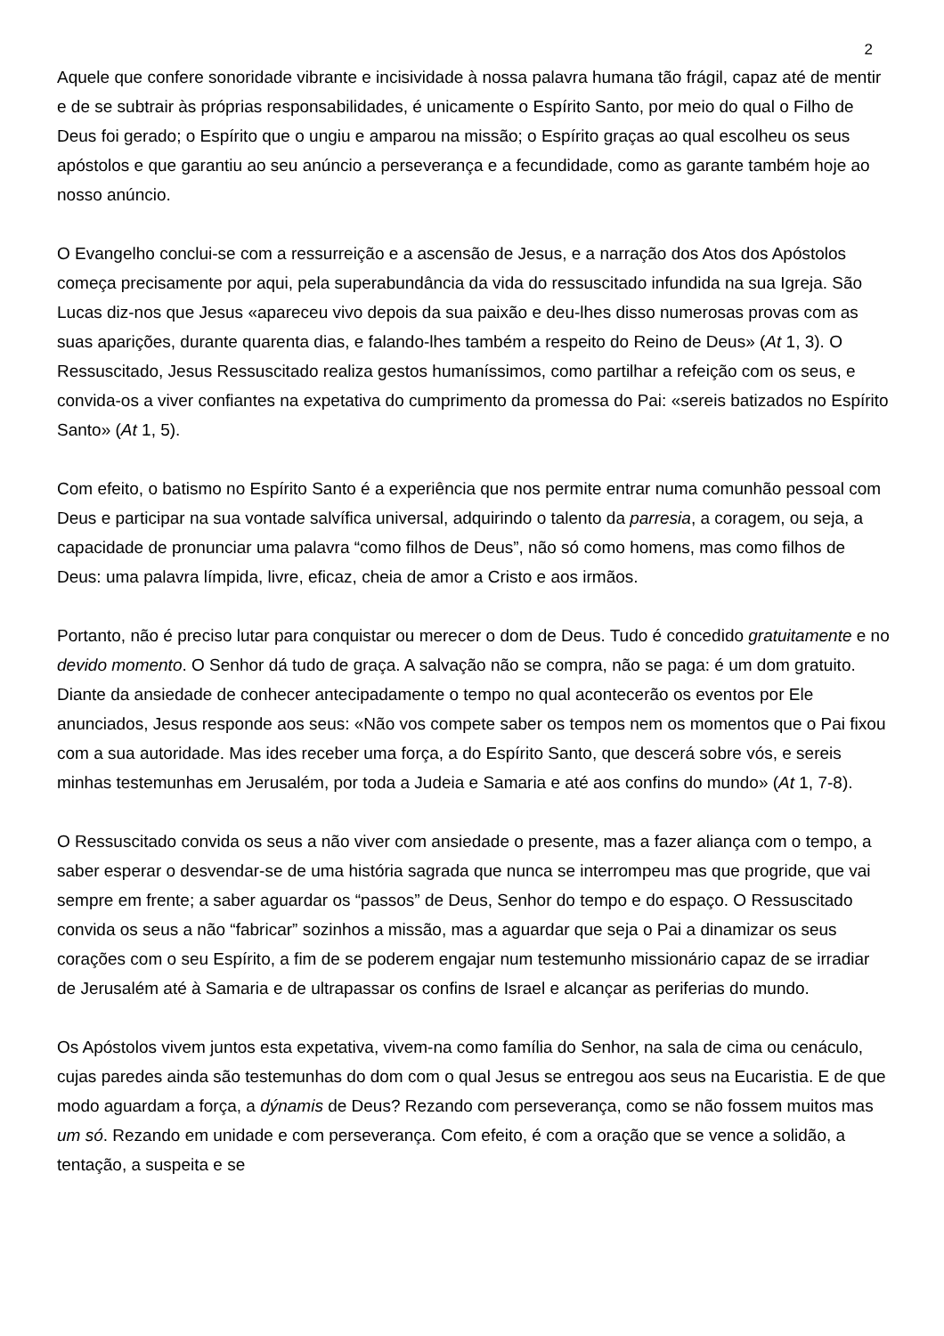2
Aquele que confere sonoridade vibrante e incisividade à nossa palavra humana tão frágil, capaz até de mentir e de se subtrair às próprias responsabilidades, é unicamente o Espírito Santo, por meio do qual o Filho de Deus foi gerado; o Espírito que o ungiu e amparou na missão; o Espírito graças ao qual escolheu os seus apóstolos e que garantiu ao seu anúncio a perseverança e a fecundidade, como as garante também hoje ao nosso anúncio.
O Evangelho conclui-se com a ressurreição e a ascensão de Jesus, e a narração dos Atos dos Apóstolos começa precisamente por aqui, pela superabundância da vida do ressuscitado infundida na sua Igreja. São Lucas diz-nos que Jesus «apareceu vivo depois da sua paixão e deu-lhes disso numerosas provas com as suas aparições, durante quarenta dias, e falando-lhes também a respeito do Reino de Deus» (At 1, 3). O Ressuscitado, Jesus Ressuscitado realiza gestos humaníssimos, como partilhar a refeição com os seus, e convida-os a viver confiantes na expetativa do cumprimento da promessa do Pai: «sereis batizados no Espírito Santo» (At 1, 5).
Com efeito, o batismo no Espírito Santo é a experiência que nos permite entrar numa comunhão pessoal com Deus e participar na sua vontade salvífica universal, adquirindo o talento da parresia, a coragem, ou seja, a capacidade de pronunciar uma palavra “como filhos de Deus”, não só como homens, mas como filhos de Deus: uma palavra límpida, livre, eficaz, cheia de amor a Cristo e aos irmãos.
Portanto, não é preciso lutar para conquistar ou merecer o dom de Deus. Tudo é concedido gratuitamente e no devido momento. O Senhor dá tudo de graça. A salvação não se compra, não se paga: é um dom gratuito. Diante da ansiedade de conhecer antecipadamente o tempo no qual acontecerão os eventos por Ele anunciados, Jesus responde aos seus: «Não vos compete saber os tempos nem os momentos que o Pai fixou com a sua autoridade. Mas ides receber uma força, a do Espírito Santo, que descerá sobre vós, e sereis minhas testemunhas em Jerusalém, por toda a Judeia e Samaria e até aos confins do mundo» (At 1, 7-8).
O Ressuscitado convida os seus a não viver com ansiedade o presente, mas a fazer aliança com o tempo, a saber esperar o desvendar-se de uma história sagrada que nunca se interrompeu mas que progride, que vai sempre em frente; a saber aguardar os “passos” de Deus, Senhor do tempo e do espaço. O Ressuscitado convida os seus a não “fabricar” sozinhos a missão, mas a aguardar que seja o Pai a dinamizar os seus corações com o seu Espírito, a fim de se poderem engajar num testemunho missionário capaz de se irradiar de Jerusalém até à Samaria e de ultrapassar os confins de Israel e alcançar as periferias do mundo.
Os Apóstolos vivem juntos esta expetativa, vivem-na como família do Senhor, na sala de cima ou cenáculo, cujas paredes ainda são testemunhas do dom com o qual Jesus se entregou aos seus na Eucaristia. E de que modo aguardam a força, a dýnamis de Deus? Rezando com perseverança, como se não fossem muitos mas um só. Rezando em unidade e com perseverança. Com efeito, é com a oração que se vence a solidão, a tentação, a suspeita e se